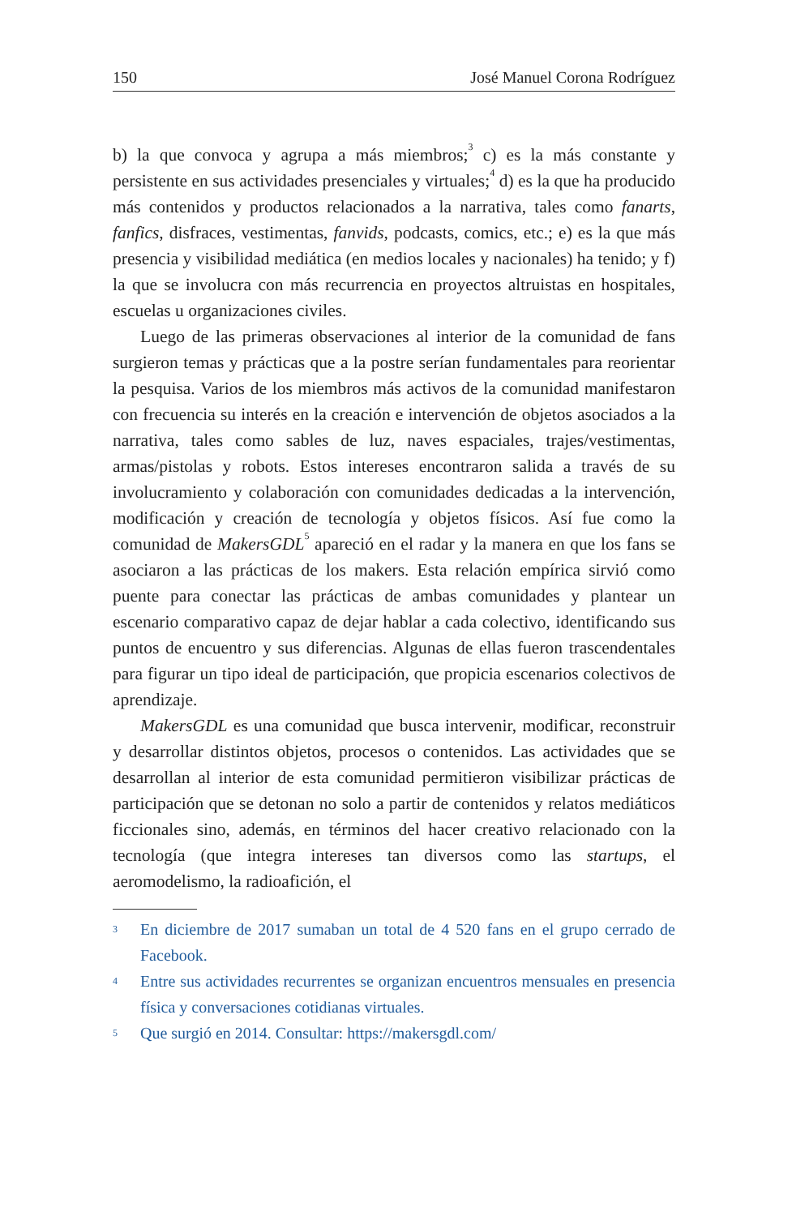150 José Manuel Corona Rodríguez
b) la que convoca y agrupa a más miembros;<sup>3</sup> c) es la más constante y persistente en sus actividades presenciales y virtuales;<sup>4</sup> d) es la que ha producido más contenidos y productos relacionados a la narrativa, tales como fanarts, fanfics, disfraces, vestimentas, fanvids, podcasts, comics, etc.; e) es la que más presencia y visibilidad mediática (en medios locales y nacionales) ha tenido; y f) la que se involucra con más recurrencia en proyectos altruistas en hospitales, escuelas u organizaciones civiles.
Luego de las primeras observaciones al interior de la comunidad de fans surgieron temas y prácticas que a la postre serían fundamentales para reorientar la pesquisa. Varios de los miembros más activos de la comunidad manifestaron con frecuencia su interés en la creación e intervención de objetos asociados a la narrativa, tales como sables de luz, naves espaciales, trajes/vestimentas, armas/pistolas y robots. Estos intereses encontraron salida a través de su involucramiento y colaboración con comunidades dedicadas a la intervención, modificación y creación de tecnología y objetos físicos. Así fue como la comunidad de MakersGDL<sup>5</sup> apareció en el radar y la manera en que los fans se asociaron a las prácticas de los makers. Esta relación empírica sirvió como puente para conectar las prácticas de ambas comunidades y plantear un escenario comparativo capaz de dejar hablar a cada colectivo, identificando sus puntos de encuentro y sus diferencias. Algunas de ellas fueron trascendentales para figurar un tipo ideal de participación, que propicia escenarios colectivos de aprendizaje.
MakersGDL es una comunidad que busca intervenir, modificar, reconstruir y desarrollar distintos objetos, procesos o contenidos. Las actividades que se desarrollan al interior de esta comunidad permitieron visibilizar prácticas de participación que se detonan no solo a partir de contenidos y relatos mediáticos ficcionales sino, además, en términos del hacer creativo relacionado con la tecnología (que integra intereses tan diversos como las startups, el aeromodelismo, la radioafición, el
3 En diciembre de 2017 sumaban un total de 4 520 fans en el grupo cerrado de Facebook.
4 Entre sus actividades recurrentes se organizan encuentros mensuales en presencia física y conversaciones cotidianas virtuales.
5 Que surgió en 2014. Consultar: https://makersgdl.com/